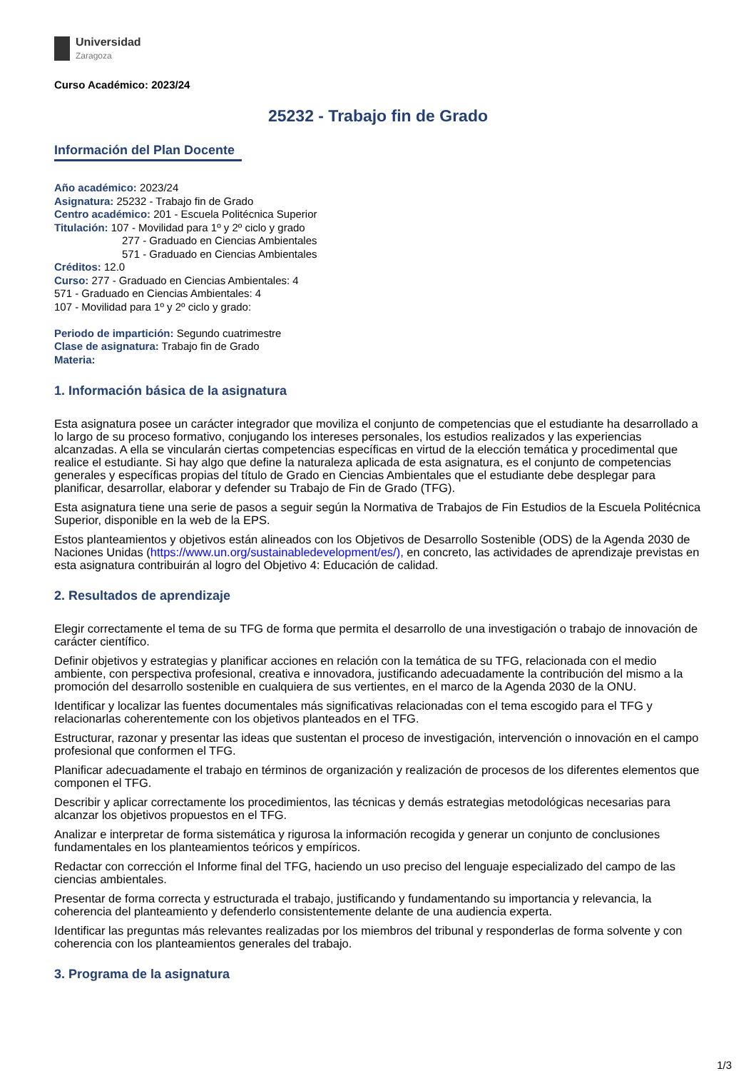Universidad
Zaragoza
Curso Académico: 2023/24
25232 - Trabajo fin de Grado
Información del Plan Docente
Año académico: 2023/24
Asignatura: 25232 - Trabajo fin de Grado
Centro académico: 201 - Escuela Politécnica Superior
Titulación: 107 - Movilidad para 1º y 2º ciclo y grado
277 - Graduado en Ciencias Ambientales
571 - Graduado en Ciencias Ambientales
Créditos: 12.0
Curso: 277 - Graduado en Ciencias Ambientales: 4
571 - Graduado en Ciencias Ambientales: 4
107 - Movilidad para 1º y 2º ciclo y grado:
Periodo de impartición: Segundo cuatrimestre
Clase de asignatura: Trabajo fin de Grado
Materia:
1. Información básica de la asignatura
Esta asignatura posee un carácter integrador que moviliza el conjunto de competencias que el estudiante ha desarrollado a lo largo de su proceso formativo, conjugando los intereses personales, los estudios realizados y las experiencias alcanzadas. A ella se vincularán ciertas competencias específicas en virtud de la elección temática y procedimental que realice el estudiante. Si hay algo que define la naturaleza aplicada de esta asignatura, es el conjunto de competencias generales y específicas propias del título de Grado en Ciencias Ambientales que el estudiante debe desplegar para planificar, desarrollar, elaborar y defender su Trabajo de Fin de Grado (TFG).
Esta asignatura tiene una serie de pasos a seguir según la Normativa de Trabajos de Fin Estudios de la Escuela Politécnica Superior, disponible en la web de la EPS.
Estos planteamientos y objetivos están alineados con los Objetivos de Desarrollo Sostenible (ODS) de la Agenda 2030 de Naciones Unidas (https://www.un.org/sustainabledevelopment/es/), en concreto, las actividades de aprendizaje previstas en esta asignatura contribuirán al logro del Objetivo 4: Educación de calidad.
2. Resultados de aprendizaje
Elegir correctamente el tema de su TFG de forma que permita el desarrollo de una investigación o trabajo de innovación de carácter científico.
Definir objetivos y estrategias y planificar acciones en relación con la temática de su TFG, relacionada con el medio ambiente, con perspectiva profesional, creativa e innovadora, justificando adecuadamente la contribución del mismo a la promoción del desarrollo sostenible en cualquiera de sus vertientes, en el marco de la Agenda 2030 de la ONU.
Identificar y localizar las fuentes documentales más significativas relacionadas con el tema escogido para el TFG y relacionarlas coherentemente con los objetivos planteados en el TFG.
Estructurar, razonar y presentar las ideas que sustentan el proceso de investigación, intervención o innovación en el campo profesional que conformen el TFG.
Planificar adecuadamente el trabajo en términos de organización y realización de procesos de los diferentes elementos que componen el TFG.
Describir y aplicar correctamente los procedimientos, las técnicas y demás estrategias metodológicas necesarias para alcanzar los objetivos propuestos en el TFG.
Analizar e interpretar de forma sistemática y rigurosa la información recogida y generar un conjunto de conclusiones fundamentales en los planteamientos teóricos y empíricos.
Redactar con corrección el Informe final del TFG, haciendo un uso preciso del lenguaje especializado del campo de las ciencias ambientales.
Presentar de forma correcta y estructurada el trabajo, justificando y fundamentando su importancia y relevancia, la coherencia del planteamiento y defenderlo consistentemente delante de una audiencia experta.
Identificar las preguntas más relevantes realizadas por los miembros del tribunal y responderlas de forma solvente y con coherencia con los planteamientos generales del trabajo.
3. Programa de la asignatura
1/3